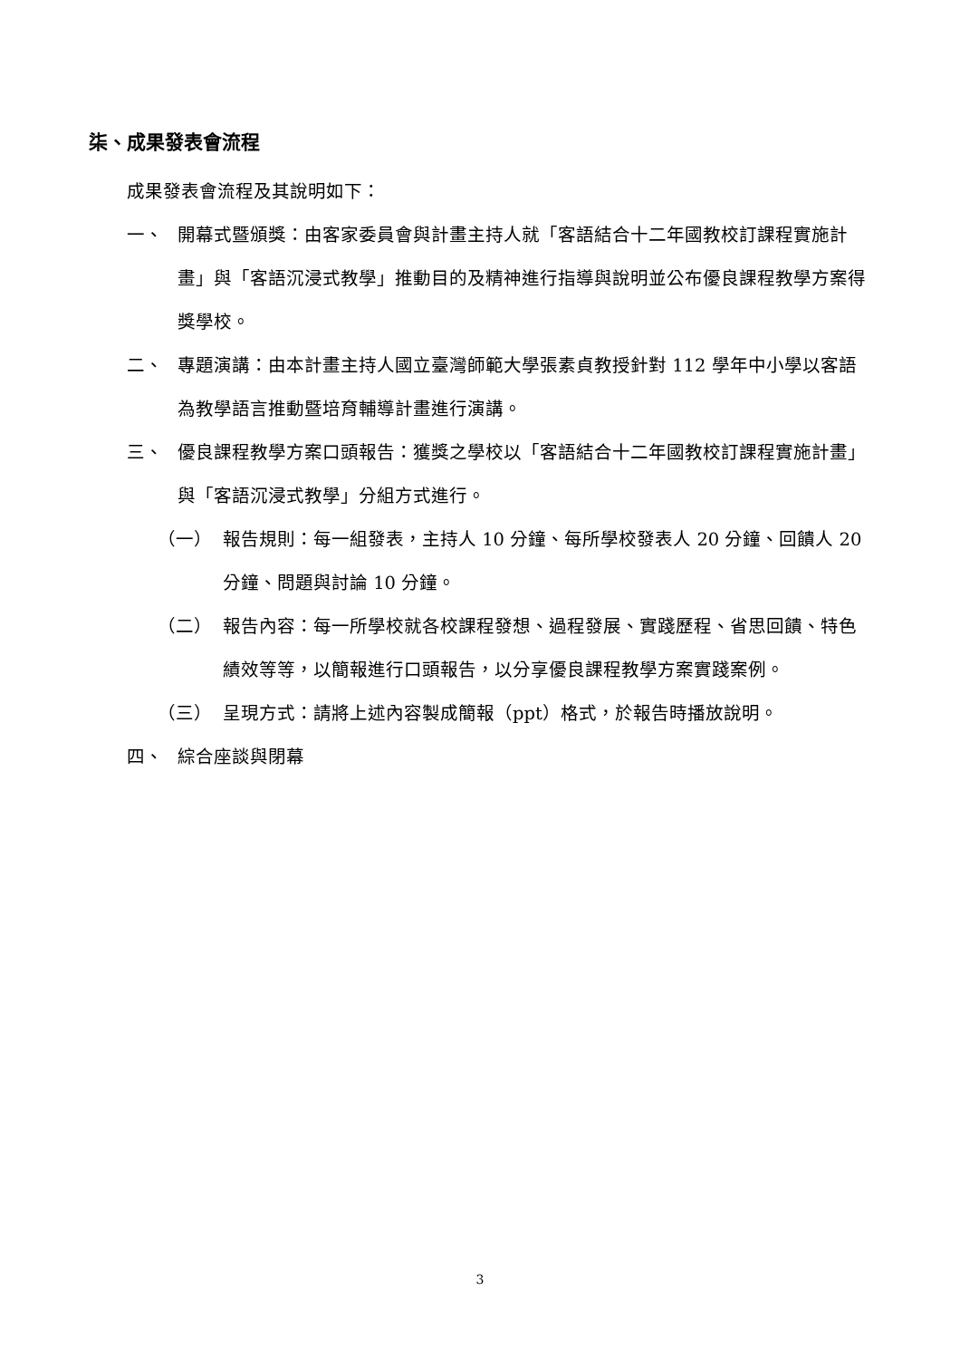柒、成果發表會流程
成果發表會流程及其說明如下：
一、 開幕式暨頒獎：由客家委員會與計畫主持人就「客語結合十二年國教校訂課程實施計畫」與「客語沉浸式教學」推動目的及精神進行指導與說明並公布優良課程教學方案得獎學校。
二、 專題演講：由本計畫主持人國立臺灣師範大學張素貞教授針對 112 學年中小學以客語為教學語言推動暨培育輔導計畫進行演講。
三、 優良課程教學方案口頭報告：獲獎之學校以「客語結合十二年國教校訂課程實施計畫」與「客語沉浸式教學」分組方式進行。
（一） 報告規則：每一組發表，主持人 10 分鐘、每所學校發表人 20 分鐘、回饋人 20 分鐘、問題與討論 10 分鐘。
（二） 報告內容：每一所學校就各校課程發想、過程發展、實踐歷程、省思回饋、特色績效等等，以簡報進行口頭報告，以分享優良課程教學方案實踐案例。
（三） 呈現方式：請將上述內容製成簡報（ppt）格式，於報告時播放說明。
四、 綜合座談與閉幕
3